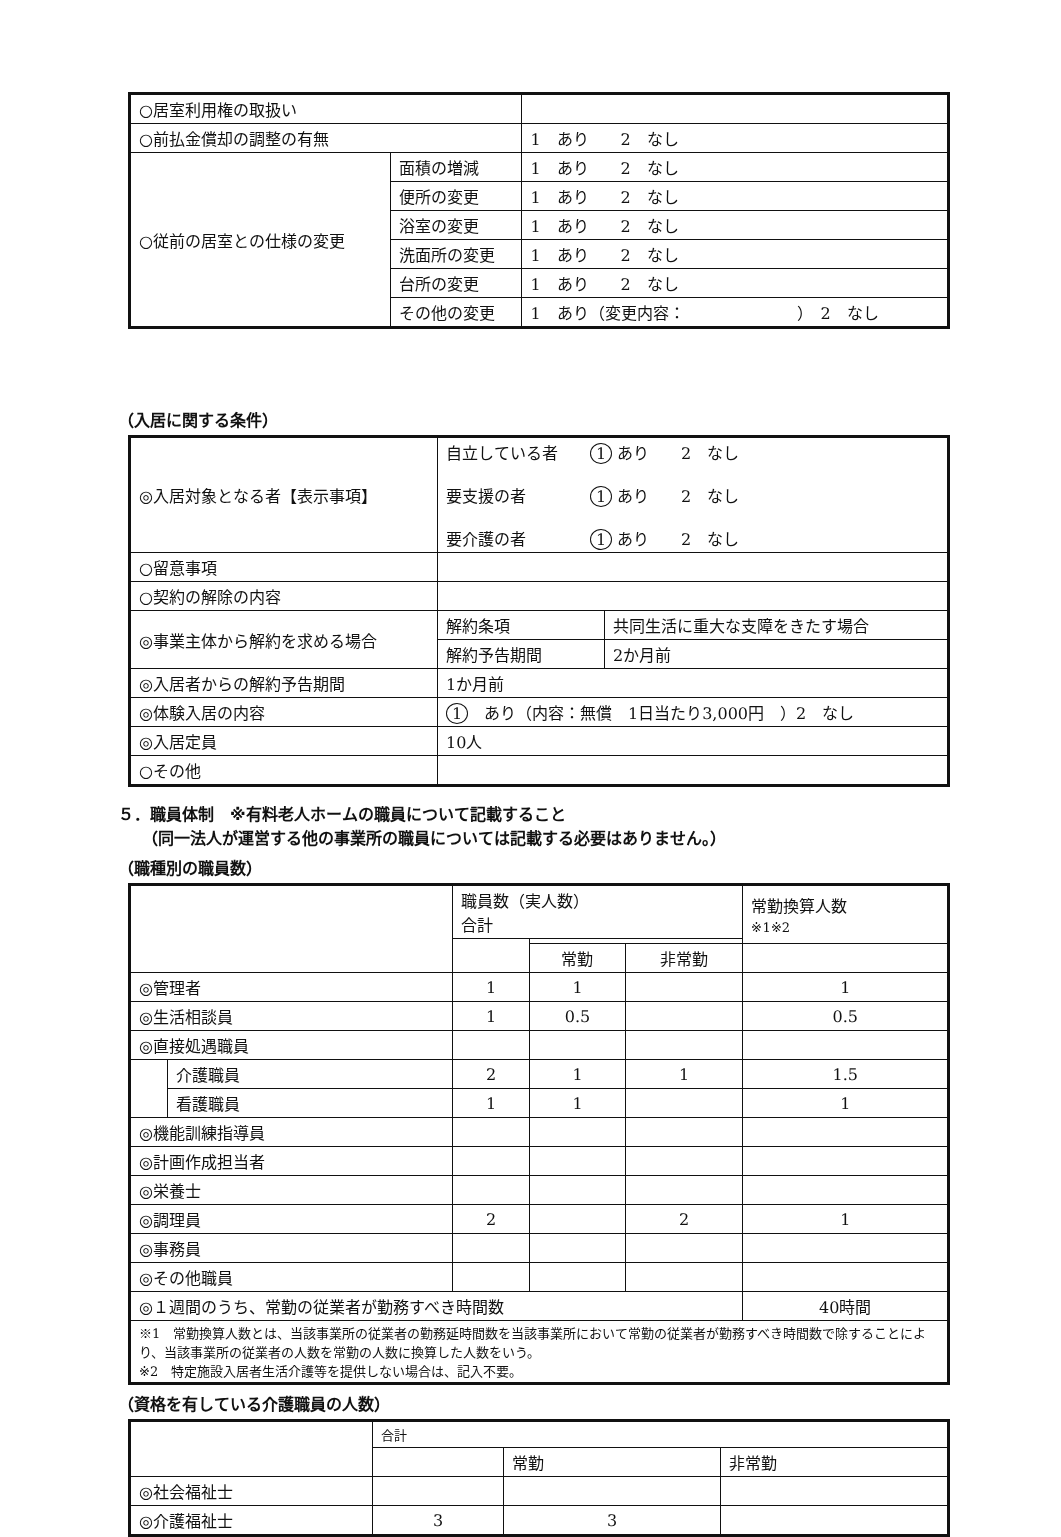| ○居室利用権の取扱い | | |
| ○前払金償却の調整の有無 | | 1 あり 2 なし |
| ○従前の居室との仕様の変更 | 面積の増減 | 1 あり 2 なし |
| | 便所の変更 | 1 あり 2 なし |
| | 浴室の変更 | 1 あり 2 なし |
| | 洗面所の変更 | 1 あり 2 なし |
| | 台所の変更 | 1 あり 2 なし |
| | その他の変更 | 1 あり（変更内容： ） 2 なし |
（入居に関する条件）
| ◎入居対象となる者【表示事項】 | 自立している者 1 あり 2 なし 要支援の者 1 あり 2 なし 要介護の者 1 あり 2 なし | |
| ○留意事項 | | |
| ○契約の解除の内容 | | |
| ◎事業主体から解約を求める場合 | 解約条項 | 共同生活に重大な支障をきたす場合 |
| | 解約予告期間 | 2か月前 |
| ◎入居者からの解約予告期間 | 1か月前 | |
| ◎体験入居の内容 | 1 あり（内容：無償 1日当たり3,000円 ）2 なし | |
| ◎入居定員 | 10人 | |
| ○その他 | | |
５．職員体制　※有料老人ホームの職員について記載すること
　　（同一法人が運営する他の事業所の職員については記載する必要はありません。）
（職種別の職員数）
| | | 職員数（実人数） 合計 | | | 常勤換算人数 ※1※2 |
| | | | 常勤 | 非常勤 | |
| ◎管理者 | | 1 | 1 | | 1 |
| ◎生活相談員 | | 1 | 0.5 | | 0.5 |
| ◎直接処遇職員 | | | | | |
| | 介護職員 | 2 | 1 | 1 | 1.5 |
| | 看護職員 | 1 | 1 | | 1 |
| ◎機能訓練指導員 | | | | | |
| ◎計画作成担当者 | | | | | |
| ◎栄養士 | | | | | |
| ◎調理員 | | 2 | | 2 | 1 |
| ◎事務員 | | | | | |
| ◎その他職員 | | | | | |
| ◎１週間のうち、常勤の従業者が勤務すべき時間数 | | | | | 40時間 |
| ※1 常勤換算人数とは、当該事業所の従業者の勤務延時間数を当該事業所において常勤の従業者が勤務すべき時間数で除することにより、当該事業所の従業者の人数を常勤の人数に換算した人数をいう。 ※2 特定施設入居者生活介護等を提供しない場合は、記入不要。 | | | | | |
（資格を有している介護職員の人数）
| | 合計 | | |
| | | 常勤 | 非常勤 |
| ◎社会福祉士 | | | |
| ◎介護福祉士 | 3 | 3 | |